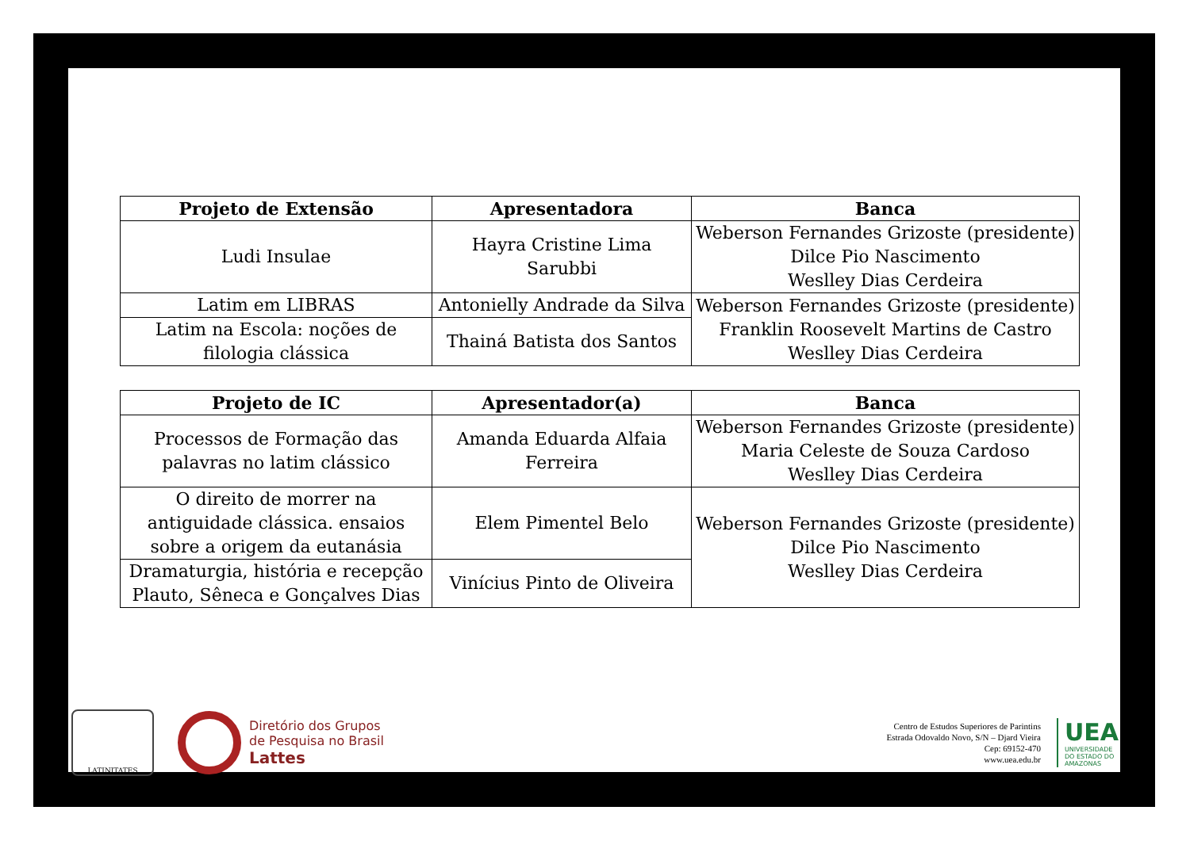| Projeto de Extensão | Apresentadora | Banca |
| --- | --- | --- |
| Ludi Insulae | Hayra Cristine Lima Sarubbi | Weberson Fernandes Grizoste (presidente) Dilce Pio Nascimento Weslley Dias Cerdeira |
| Latim em LIBRAS | Antonielly Andrade da Silva | Weberson Fernandes Grizoste (presidente) Franklin Roosevelt Martins de Castro Weslley Dias Cerdeira |
| Latim na Escola: noções de filologia clássica | Thainá Batista dos Santos | |
| Projeto de IC | Apresentador(a) | Banca |
| --- | --- | --- |
| Processos de Formação das palavras no latim clássico | Amanda Eduarda Alfaia Ferreira | Weberson Fernandes Grizoste (presidente) Maria Celeste de Souza Cardoso Weslley Dias Cerdeira |
| O direito de morrer na antiguidade clássica. ensaios sobre a origem da eutanásia | Elem Pimentel Belo | Weberson Fernandes Grizoste (presidente) Dilce Pio Nascimento Weslley Dias Cerdeira |
| Dramaturgia, história e recepção Plauto, Sêneca e Gonçalves Dias | Vinícius Pinto de Oliveira | |
LATINITATES
Diretório dos Grupos
de Pesquisa no Brasil
Lattes
Centro de Estudos Superiores de Parintins
Estrada Odovaldo Novo, S/N – Djard Vieira
Cep: 69152-470
www.uea.edu.br
UEA
UNIVERSIDADE
DO ESTADO DO
AMAZONAS